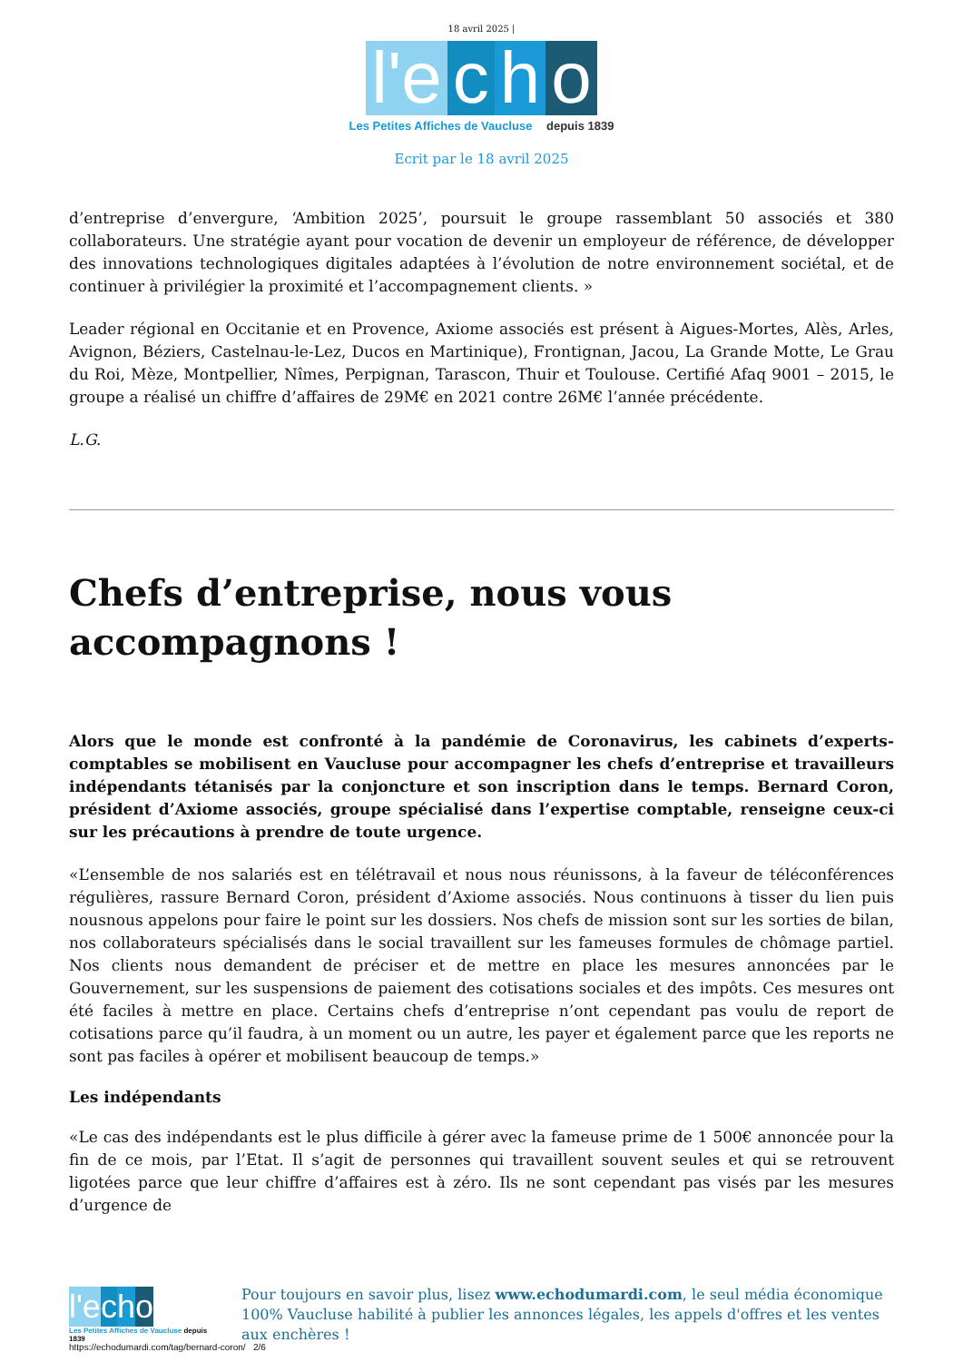18 avril 2025 |
l'e c h o
Les Petites Affiches de Vaucluse depuis 1839
Ecrit par le 18 avril 2025
d’entreprise d’envergure, ‘Ambition 2025’, poursuit le groupe rassemblant 50 associés et 380 collaborateurs. Une stratégie ayant pour vocation de devenir un employeur de référence, de développer des innovations technologiques digitales adaptées à l’évolution de notre environnement sociétal, et de continuer à privilégier la proximité et l’accompagnement clients. »
Leader régional en Occitanie et en Provence, Axiome associés est présent à Aigues-Mortes, Alès, Arles, Avignon, Béziers, Castelnau-le-Lez, Ducos en Martinique), Frontignan, Jacou, La Grande Motte, Le Grau du Roi, Mèze, Montpellier, Nîmes, Perpignan, Tarascon, Thuir et Toulouse. Certifié Afaq 9001 – 2015, le groupe a réalisé un chiffre d’affaires de 29M€ en 2021 contre 26M€ l’année précédente.
L.G.
Chefs d’entreprise, nous vous accompagnons !
Alors que le monde est confronté à la pandémie de Coronavirus, les cabinets d’experts-comptables se mobilisent en Vaucluse pour accompagner les chefs d’entreprise et travailleurs indépendants tétanisés par la conjoncture et son inscription dans le temps. Bernard Coron, président d’Axiome associés, groupe spécialisé dans l’expertise comptable, renseigne ceux-ci sur les précautions à prendre de toute urgence.
«L’ensemble de nos salariés est en télétravail et nous nous réunissons, à la faveur de téléconférences régulières, rassure Bernard Coron, président d’Axiome associés. Nous continuons à tisser du lien puis nousnous appelons pour faire le point sur les dossiers. Nos chefs de mission sont sur les sorties de bilan, nos collaborateurs spécialisés dans le social travaillent sur les fameuses formules de chômage partiel. Nos clients nous demandent de préciser et de mettre en place les mesures annoncées par le Gouvernement, sur les suspensions de paiement des cotisations sociales et des impôts. Ces mesures ont été faciles à mettre en place. Certains chefs d’entreprise n’ont cependant pas voulu de report de cotisations parce qu’il faudra, à un moment ou un autre, les payer et également parce que les reports ne sont pas faciles à opérer et mobilisent beaucoup de temps.»
Les indépendants
«Le cas des indépendants est le plus difficile à gérer avec la fameuse prime de 1 500€ annoncée pour la fin de ce mois, par l’Etat. Il s’agit de personnes qui travaillent souvent seules et qui se retrouvent ligotées parce que leur chiffre d’affaires est à zéro. Ils ne sont cependant pas visés par les mesures d’urgence de
l'e c h o
Les Petites Affiches de Vaucluse depuis 1839
Pour toujours en savoir plus, lisez www.echodumardi.com, le seul média économique 100% Vaucluse habilité à publier les annonces légales, les appels d'offres et les ventes aux enchères !
https://echodumardi.com/tag/bernard-coron/ 2/6